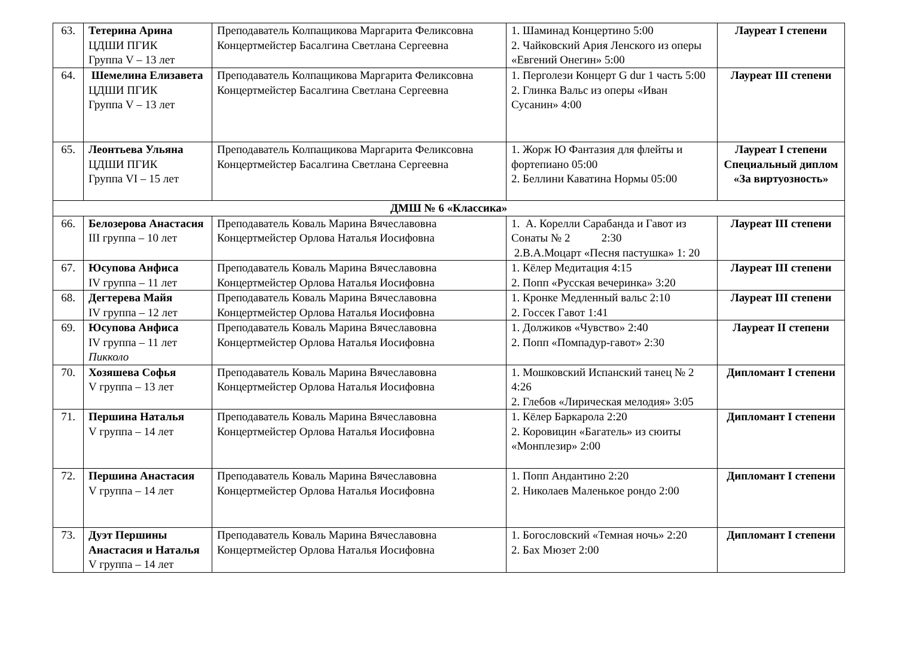| 63. | Тетерина Арина ЦДШИ ПГИК Группа V – 13 лет | Преподаватель Колпащикова Маргарита Феликсовна Концертмейстер Басалгина Светлана Сергеевна | 1. Шаминад Концертино 5:00 2. Чайковский Ария Ленского из оперы «Евгений Онегин» 5:00 | Лауреат I степени |
| 64. | Шемелина Елизавета ЦДШИ ПГИК Группа V – 13 лет | Преподаватель Колпащикова Маргарита Феликсовна Концертмейстер Басалгина Светлана Сергеевна | 1. Перголези Концерт G dur 1 часть 5:00 2. Глинка Вальс из оперы «Иван Сусанин» 4:00 | Лауреат III степени |
| 65. | Леонтьева Ульяна ЦДШИ ПГИК Группа VI – 15 лет | Преподаватель Колпащикова Маргарита Феликсовна Концертмейстер Басалгина Светлана Сергеевна | 1. Жорж Ю Фантазия для флейты и фортепиано 05:00 2. Беллини Каватина Нормы 05:00 | Лауреат I степени Специальный диплом «За виртуозность» |
| ДМШ № 6 «Классика» | | | | |
| 66. | Белозерова Анастасия III группа – 10 лет | Преподаватель Коваль Марина Вячеславовна Концертмейстер Орлова Наталья Иосифовна | 1. А. Корелли Сарабанда и Гавот из Сонаты № 2 2:30 2.В.А.Моцарт «Песня пастушка» 1: 20 | Лауреат III степени |
| 67. | Юсупова Анфиса IV группа – 11 лет | Преподаватель Коваль Марина Вячеславовна Концертмейстер Орлова Наталья Иосифовна | 1. Кёлер Медитация 4:15 2. Попп «Русская вечеринка» 3:20 | Лауреат III степени |
| 68. | Дегтерева Майя IV группа – 12 лет | Преподаватель Коваль Марина Вячеславовна Концертмейстер Орлова Наталья Иосифовна | 1. Кронке Медленный вальс 2:10 2. Госсек Гавот 1:41 | Лауреат III степени |
| 69. | Юсупова Анфиса IV группа – 11 лет Пикколо | Преподаватель Коваль Марина Вячеславовна Концертмейстер Орлова Наталья Иосифовна | 1. Должиков «Чувство» 2:40 2. Попп «Помпадур-гавот» 2:30 | Лауреат II степени |
| 70. | Хозяшева Софья V группа – 13 лет | Преподаватель Коваль Марина Вячеславовна Концертмейстер Орлова Наталья Иосифовна | 1. Мошковский Испанский танец № 2 4:26 2. Глебов «Лирическая мелодия» 3:05 | Дипломант I степени |
| 71. | Першина Наталья V группа – 14 лет | Преподаватель Коваль Марина Вячеславовна Концертмейстер Орлова Наталья Иосифовна | 1. Кёлер Баркарола 2:20 2. Коровицин «Багатель» из сюиты «Монплезир» 2:00 | Дипломант I степени |
| 72. | Першина Анастасия V группа – 14 лет | Преподаватель Коваль Марина Вячеславовна Концертмейстер Орлова Наталья Иосифовна | 1. Попп Андантино 2:20 2. Николаев Маленькое рондо 2:00 | Дипломант I степени |
| 73. | Дуэт Першины Анастасия и Наталья V группа – 14 лет | Преподаватель Коваль Марина Вячеславовна Концертмейстер Орлова Наталья Иосифовна | 1. Богословский «Темная ночь» 2:20 2. Бах Мюзет 2:00 | Дипломант I степени |